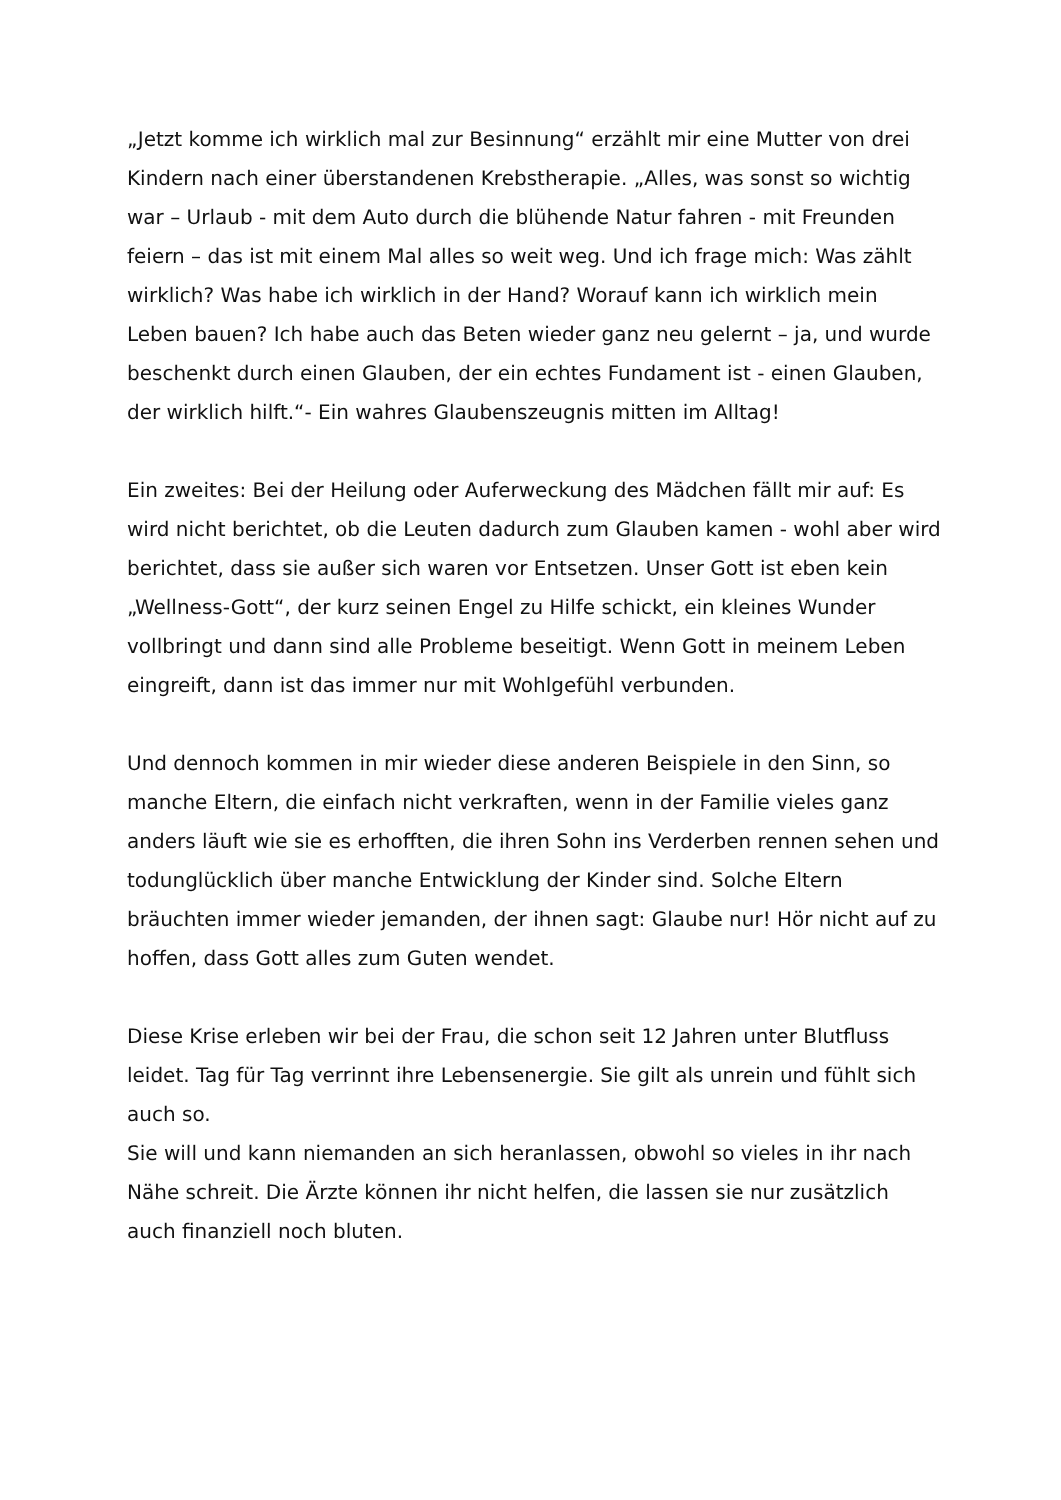„Jetzt komme ich wirklich mal zur Besinnung“ erzählt mir eine Mutter von drei Kindern nach einer überstandenen Krebstherapie. „Alles, was sonst so wichtig war – Urlaub - mit dem Auto durch die blühende Natur fahren - mit Freunden feiern – das ist mit einem Mal alles so weit weg. Und ich frage mich: Was zählt wirklich? Was habe ich wirklich in der Hand? Worauf kann ich wirklich mein Leben bauen? Ich habe auch das Beten wieder ganz neu gelernt – ja, und wurde beschenkt durch einen Glauben, der ein echtes Fundament ist - einen Glauben, der wirklich hilft.“- Ein wahres Glaubenszeugnis mitten im Alltag!
Ein zweites: Bei der Heilung oder Auferweckung des Mädchen fällt mir auf: Es wird nicht berichtet, ob die Leuten dadurch zum Glauben kamen - wohl aber wird berichtet, dass sie außer sich waren vor Entsetzen. Unser Gott ist eben kein „Wellness-Gott“, der kurz seinen Engel zu Hilfe schickt, ein kleines Wunder vollbringt und dann sind alle Probleme beseitigt. Wenn Gott in meinem Leben eingreift, dann ist das immer nur mit Wohlgefühl verbunden.
Und dennoch kommen in mir wieder diese anderen Beispiele in den Sinn, so manche Eltern, die einfach nicht verkraften, wenn in der Familie vieles ganz anders läuft wie sie es erhofften, die ihren Sohn ins Verderben rennen sehen und todunglücklich über manche Entwicklung der Kinder sind. Solche Eltern bräuchten immer wieder jemanden, der ihnen sagt: Glaube nur! Hör nicht auf zu hoffen, dass Gott alles zum Guten wendet.
Diese Krise erleben wir bei der Frau, die schon seit 12 Jahren unter Blutfluss leidet. Tag für Tag verrinnt ihre Lebensenergie. Sie gilt als unrein und fühlt sich auch so.
Sie will und kann niemanden an sich heranlassen, obwohl so vieles in ihr nach Nähe schreit. Die Ärzte können ihr nicht helfen, die lassen sie nur zusätzlich auch finanziell noch bluten.